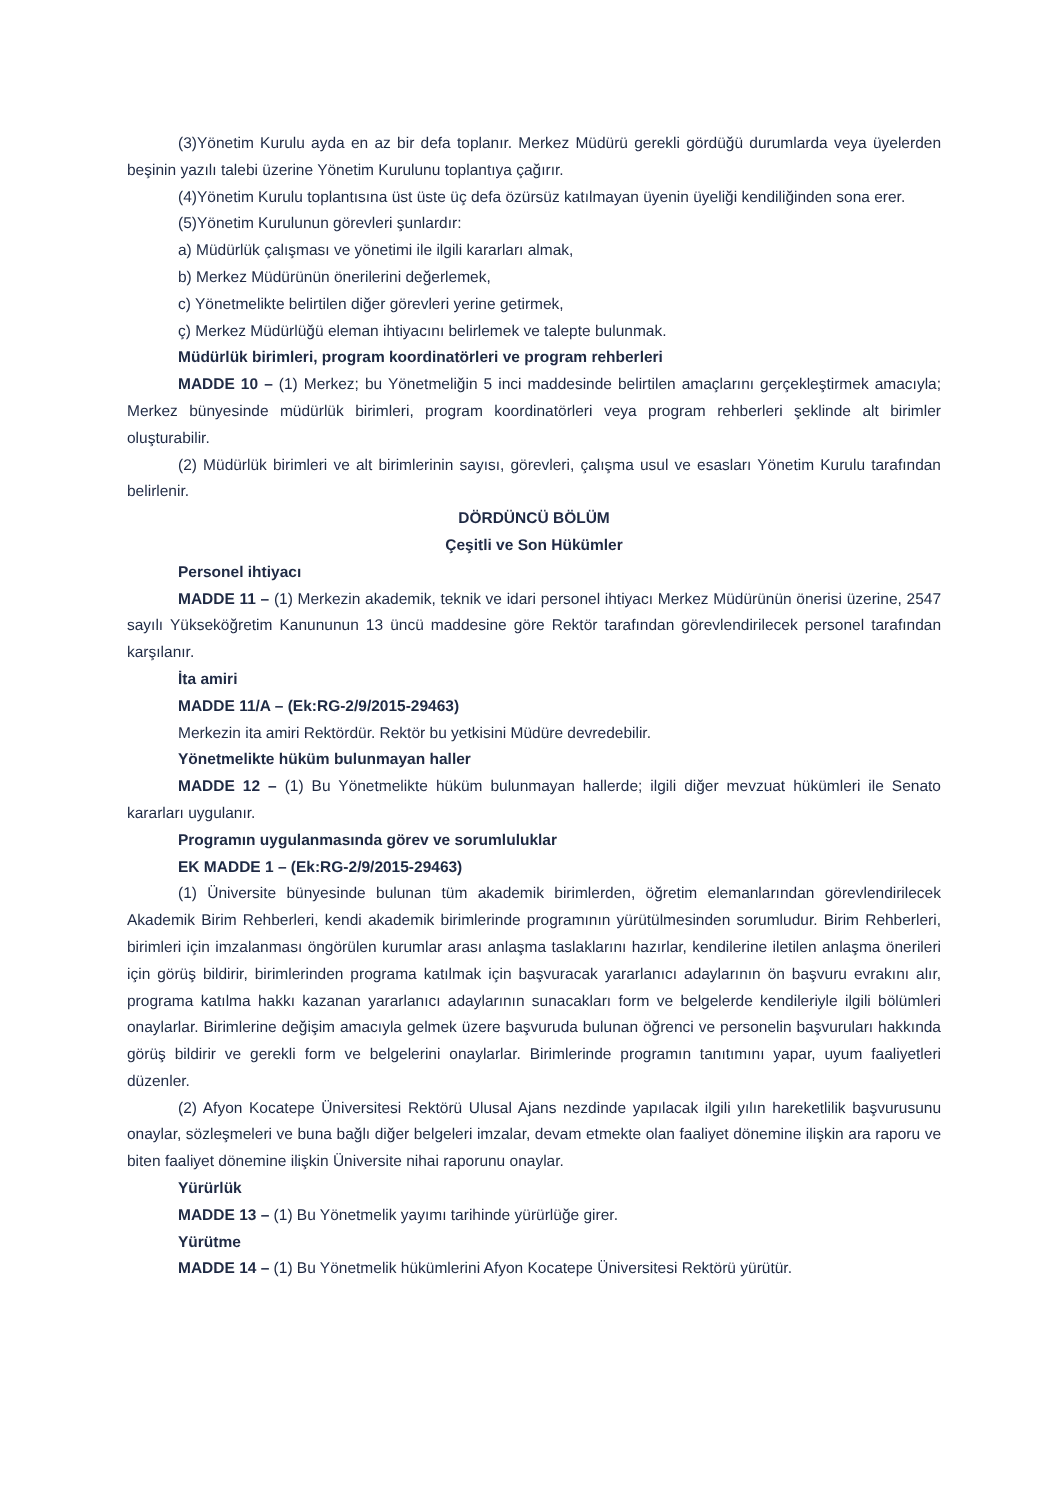(3)Yönetim Kurulu ayda en az bir defa toplanır. Merkez Müdürü gerekli gördüğü durumlarda veya üyelerden beşinin yazılı talebi üzerine Yönetim Kurulunu toplantıya çağırır.
(4)Yönetim Kurulu toplantısına üst üste üç defa özürsüz katılmayan üyenin üyeliği kendiliğinden sona erer.
(5)Yönetim Kurulunun görevleri şunlardır:
a) Müdürlük çalışması ve yönetimi ile ilgili kararları almak,
b) Merkez Müdürünün önerilerini değerlemek,
c) Yönetmelikte belirtilen diğer görevleri yerine getirmek,
ç) Merkez Müdürlüğü eleman ihtiyacını belirlemek ve talepte bulunmak.
Müdürlük birimleri, program koordinatörleri ve program rehberleri
MADDE 10 – (1) Merkez; bu Yönetmeliğin 5 inci maddesinde belirtilen amaçlarını gerçekleştirmek amacıyla; Merkez bünyesinde müdürlük birimleri, program koordinatörleri veya program rehberleri şeklinde alt birimler oluşturabilir.
(2) Müdürlük birimleri ve alt birimlerinin sayısı, görevleri, çalışma usul ve esasları Yönetim Kurulu tarafından belirlenir.
DÖRDÜNCÜ BÖLÜM
Çeşitli ve Son Hükümler
Personel ihtiyacı
MADDE 11 – (1) Merkezin akademik, teknik ve idari personel ihtiyacı Merkez Müdürünün önerisi üzerine, 2547 sayılı Yükseköğretim Kanununun 13 üncü maddesine göre Rektör tarafından görevlendirilecek personel tarafından karşılanır.
İta amiri
MADDE 11/A – (Ek:RG-2/9/2015-29463)
Merkezin ita amiri Rektördür. Rektör bu yetkisini Müdüre devredebilir.
Yönetmelikte hüküm bulunmayan haller
MADDE 12 – (1) Bu Yönetmelikte hüküm bulunmayan hallerde; ilgili diğer mevzuat hükümleri ile Senato kararları uygulanır.
Programın uygulanmasında görev ve sorumluluklar
EK MADDE 1 – (Ek:RG-2/9/2015-29463)
(1) Üniversite bünyesinde bulunan tüm akademik birimlerden, öğretim elemanlarından görevlendirilecek Akademik Birim Rehberleri, kendi akademik birimlerinde programının yürütülmesinden sorumludur. Birim Rehberleri, birimleri için imzalanması öngörülen kurumlar arası anlaşma taslaklarını hazırlar, kendilerine iletilen anlaşma önerileri için görüş bildirir, birimlerinden programa katılmak için başvuracak yararlanıcı adaylarının ön başvuru evrakını alır, programa katılma hakkı kazanan yararlanıcı adaylarının sunacakları form ve belgelerde kendileriyle ilgili bölümleri onaylarlar. Birimlerine değişim amacıyla gelmek üzere başvuruda bulunan öğrenci ve personelin başvuruları hakkında görüş bildirir ve gerekli form ve belgelerini onaylarlar. Birimlerinde programın tanıtımını yapar, uyum faaliyetleri düzenler.
(2) Afyon Kocatepe Üniversitesi Rektörü Ulusal Ajans nezdinde yapılacak ilgili yılın hareketlilik başvurusunu onaylar, sözleşmeleri ve buna bağlı diğer belgeleri imzalar, devam etmekte olan faaliyet dönemine ilişkin ara raporu ve biten faaliyet dönemine ilişkin Üniversite nihai raporunu onaylar.
Yürürlük
MADDE 13 – (1) Bu Yönetmelik yayımı tarihinde yürürlüğe girer.
Yürütme
MADDE 14 – (1) Bu Yönetmelik hükümlerini Afyon Kocatepe Üniversitesi Rektörü yürütür.